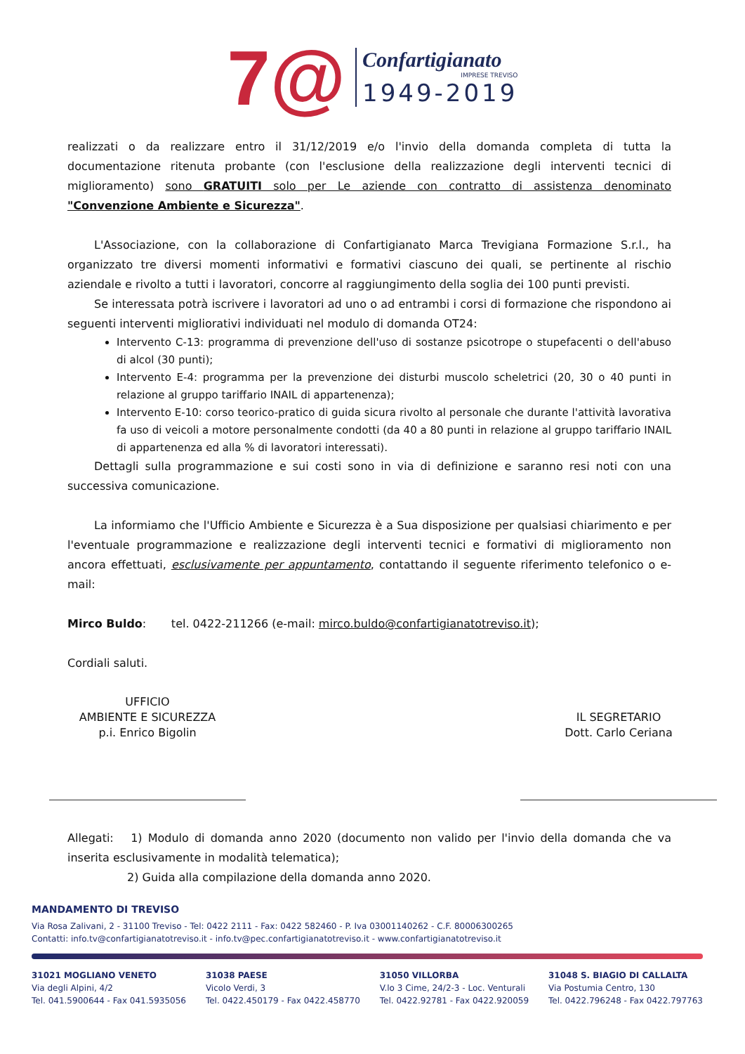7@
Confartigianato
IMPRESE TREVISO
1949-2019
realizzati o da realizzare entro il 31/12/2019 e/o l'invio della domanda completa di tutta la documentazione ritenuta probante (con l'esclusione della realizzazione degli interventi tecnici di miglioramento) sono GRATUITI solo per Le aziende con contratto di assistenza denominato "Convenzione Ambiente e Sicurezza".
L'Associazione, con la collaborazione di Confartigianato Marca Trevigiana Formazione S.r.l., ha organizzato tre diversi momenti informativi e formativi ciascuno dei quali, se pertinente al rischio aziendale e rivolto a tutti i lavoratori, concorre al raggiungimento della soglia dei 100 punti previsti.
Se interessata potrà iscrivere i lavoratori ad uno o ad entrambi i corsi di formazione che rispondono ai seguenti interventi migliorativi individuati nel modulo di domanda OT24:
Intervento C-13: programma di prevenzione dell'uso di sostanze psicotrope o stupefacenti o dell'abuso di alcol (30 punti);
Intervento E-4: programma per la prevenzione dei disturbi muscolo scheletrici (20, 30 o 40 punti in relazione al gruppo tariffario INAIL di appartenenza);
Intervento E-10: corso teorico-pratico di guida sicura rivolto al personale che durante l'attività lavorativa fa uso di veicoli a motore personalmente condotti (da 40 a 80 punti in relazione al gruppo tariffario INAIL di appartenenza ed alla % di lavoratori interessati).
Dettagli sulla programmazione e sui costi sono in via di definizione e saranno resi noti con una successiva comunicazione.
La informiamo che l'Ufficio Ambiente e Sicurezza è a Sua disposizione per qualsiasi chiarimento e per l'eventuale programmazione e realizzazione degli interventi tecnici e formativi di miglioramento non ancora effettuati, esclusivamente per appuntamento, contattando il seguente riferimento telefonico o e-mail:
Mirco Buldo: tel. 0422-211266 (e-mail: mirco.buldo@confartigianatotreviso.it);
Cordiali saluti.
UFFICIO
AMBIENTE E SICUREZZA
p.i. Enrico Bigolin
IL SEGRETARIO
Dott. Carlo Ceriana
Allegati: 1) Modulo di domanda anno 2020 (documento non valido per l'invio della domanda che va inserita esclusivamente in modalità telematica);
2) Guida alla compilazione della domanda anno 2020.
MANDAMENTO DI TREVISO
Via Rosa Zalivani, 2 - 31100 Treviso - Tel: 0422 2111 - Fax: 0422 582460 - P. Iva 03001140262 - C.F. 80006300265
Contatti: info.tv@confartigianatotreviso.it - info.tv@pec.confartigianatotreviso.it - www.confartigianatotreviso.it
31021 MOGLIANO VENETO
Via degli Alpini, 4/2
Tel. 041.5900644 - Fax 041.5935056
31038 PAESE
Vicolo Verdi, 3
Tel. 0422.450179 - Fax 0422.458770
31050 VILLORBA
V.lo 3 Cime, 24/2-3 - Loc. Venturali
Tel. 0422.92781 - Fax 0422.920059
31048 S. BIAGIO DI CALLALTA
Via Postumia Centro, 130
Tel. 0422.796248 - Fax 0422.797763